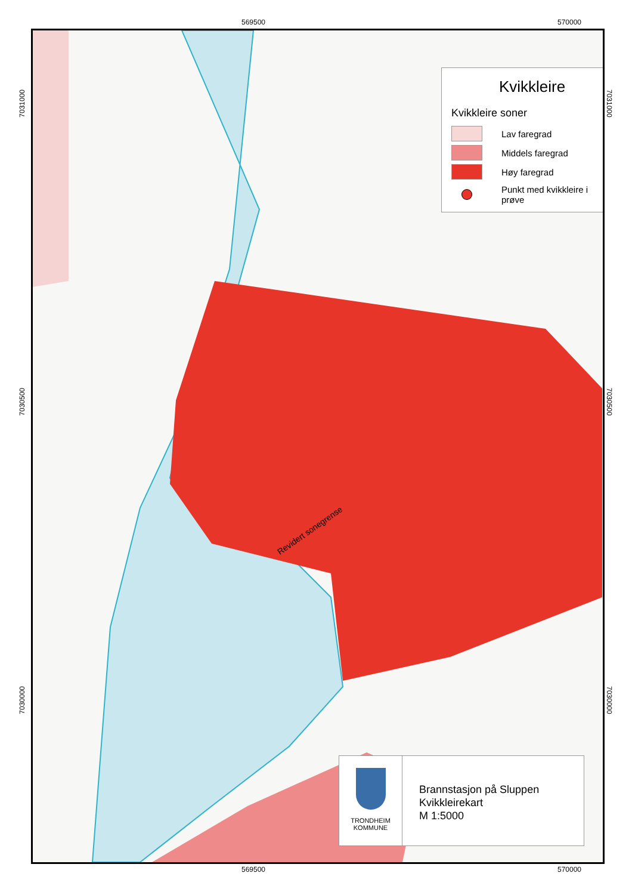569500 570000
Kvikkleire
Kvikkleire soner
Lav faregrad
Middels faregrad
Høy faregrad
Punkt med kvikkleire i prøve
Revidert sonegrense
7031000
7030500
7030000
7031000
7030500
7030000
TRONDHEIM
KOMMUNE
Brannstasjon på Sluppen
Kvikkleirekart
M 1:5000
569500 570000